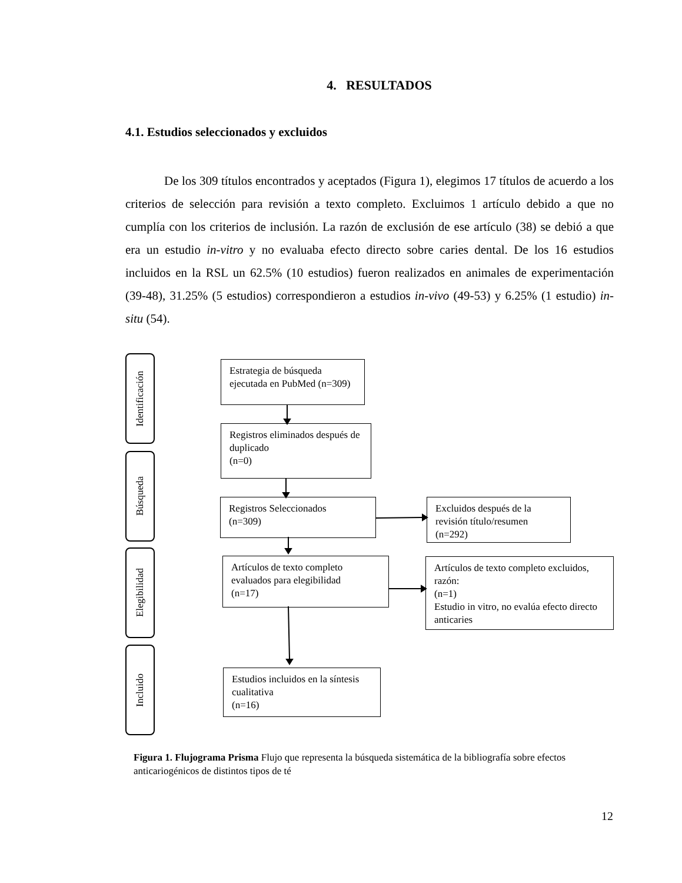4. RESULTADOS
4.1. Estudios seleccionados y excluidos
De los 309 títulos encontrados y aceptados (Figura 1), elegimos 17 títulos de acuerdo a los criterios de selección para revisión a texto completo. Excluimos 1 artículo debido a que no cumplía con los criterios de inclusión. La razón de exclusión de ese artículo (38) se debió a que era un estudio in-vitro y no evaluaba efecto directo sobre caries dental. De los 16 estudios incluidos en la RSL un 62.5% (10 estudios) fueron realizados en animales de experimentación (39-48), 31.25% (5 estudios) correspondieron a estudios in-vivo (49-53) y 6.25% (1 estudio) in-situ (54).
Identificación
Búsqueda
Elegibilidad
Incluido
Estrategia de búsqueda ejecutada en PubMed (n=309)
Registros eliminados después de duplicado
(n=0)
Registros Seleccionados
(n=309)
Excluidos después de la revisión título/resumen (n=292)
Artículos de texto completo evaluados para elegibilidad
(n=17)
Artículos de texto completo excluidos, razón:
(n=1)
Estudio in vitro, no evalúa efecto directo anticaries
Estudios incluidos en la síntesis cualitativa
(n=16)
Figura 1. Flujograma Prisma Flujo que representa la búsqueda sistemática de la bibliografía sobre efectos anticariogénicos de distintos tipos de té
12